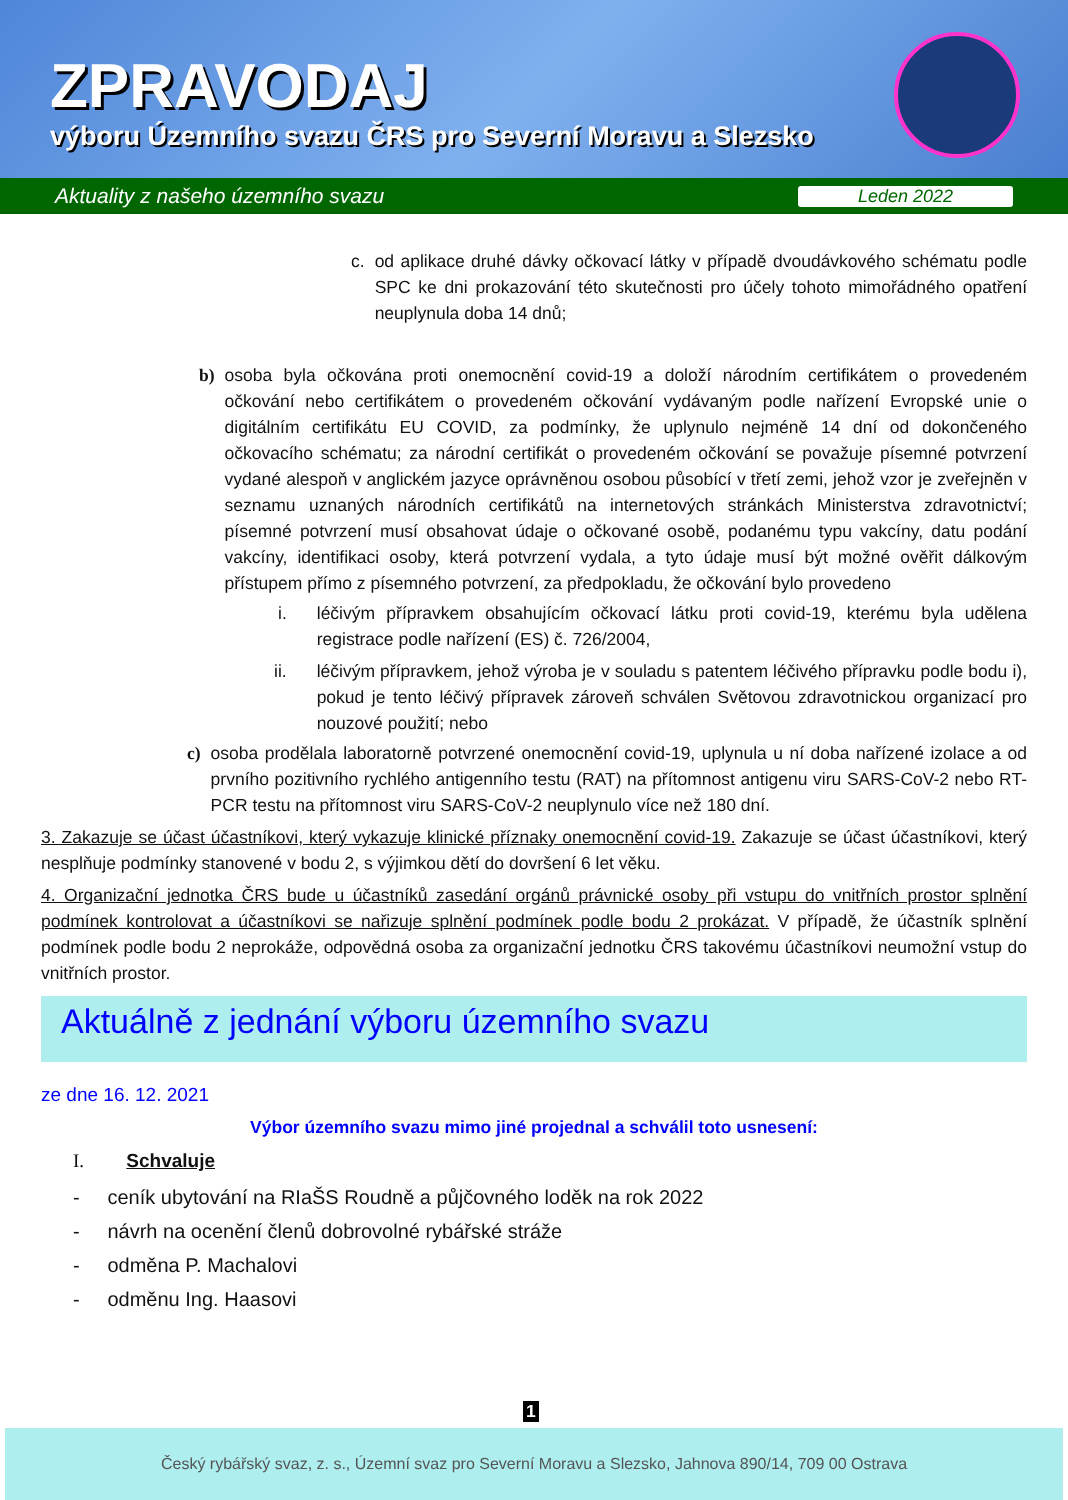ZPRAVODAJ
výboru Územního svazu ČRS pro Severní Moravu a Slezsko
Aktuality z našeho územního svazu Leden 2022
c. od aplikace druhé dávky očkovací látky v případě dvoudávkového schématu podle SPC ke dni prokazování této skutečnosti pro účely tohoto mimořádného opatření neuplynula doba 14 dnů;
b) osoba byla očkována proti onemocnění covid-19 a doloží národním certifikátem o provedeném očkování nebo certifikátem o provedeném očkování vydávaným podle nařízení Evropské unie o digitálním certifikátu EU COVID, za podmínky, že uplynulo nejméně 14 dní od dokončeného očkovacího schématu; za národní certifikát o provedeném očkování se považuje písemné potvrzení vydané alespoň v anglickém jazyce oprávněnou osobou působící v třetí zemi, jehož vzor je zveřejněn v seznamu uznaných národních certifikátů na internetových stránkách Ministerstva zdravotnictví; písemné potvrzení musí obsahovat údaje o očkované osobě, podanému typu vakcíny, datu podání vakcíny, identifikaci osoby, která potvrzení vydala, a tyto údaje musí být možné ověřit dálkovým přístupem přímo z písemného potvrzení, za předpokladu, že očkování bylo provedeno
i. léčivým přípravkem obsahujícím očkovací látku proti covid-19, kterému byla udělena registrace podle nařízení (ES) č. 726/2004,
ii. léčivým přípravkem, jehož výroba je v souladu s patentem léčivého přípravku podle bodu i), pokud je tento léčivý přípravek zároveň schválen Světovou zdravotnickou organizací pro nouzové použití; nebo
c) osoba prodělala laboratorně potvrzené onemocnění covid-19, uplynula u ní doba nařízené izolace a od prvního pozitivního rychlého antigenního testu (RAT) na přítomnost antigenu viru SARS-CoV-2 nebo RT-PCR testu na přítomnost viru SARS-CoV-2 neuplynulo více než 180 dní.
3. Zakazuje se účast účastníkovi, který vykazuje klinické příznaky onemocnění covid-19. Zakazuje se účast účastníkovi, který nesplňuje podmínky stanovené v bodu 2, s výjimkou dětí do dovršení 6 let věku.
4. Organizační jednotka ČRS bude u účastníků zasedání orgánů právnické osoby při vstupu do vnitřních prostor splnění podmínek kontrolovat a účastníkovi se nařizuje splnění podmínek podle bodu 2 prokázat. V případě, že účastník splnění podmínek podle bodu 2 neprokáže, odpovědná osoba za organizační jednotku ČRS takovému účastníkovi neumožní vstup do vnitřních prostor.
Aktuálně z jednání výboru územního svazu
ze dne 16. 12. 2021
Výbor územního svazu mimo jiné projednal a schválil toto usnesení:
I. Schvaluje
- ceník ubytování na RIaŠS Roudně a půjčovného loděk na rok 2022
- návrh na ocenění členů dobrovolné rybářské stráže
- odměna P. Machalovi
- odměnu Ing. Haasovi
1
Český rybářský svaz, z. s., Územní svaz pro Severní Moravu a Slezsko, Jahnova 890/14, 709 00 Ostrava